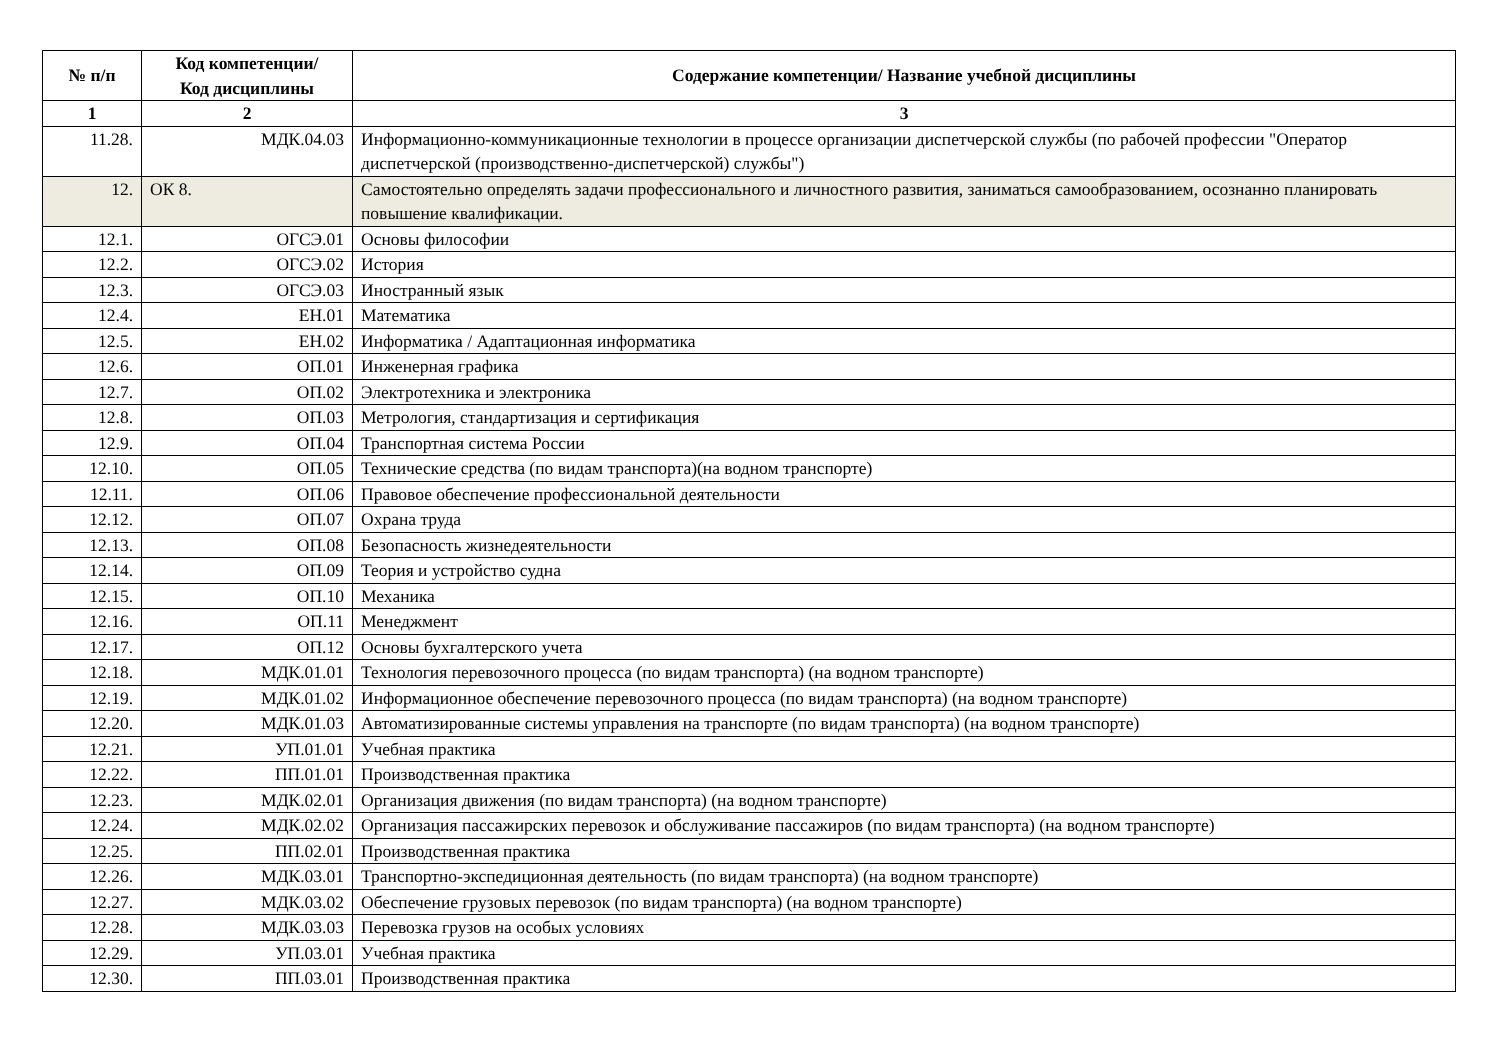| № п/п | Код компетенции/ Код дисциплины | Содержание компетенции/ Название учебной дисциплины |
| --- | --- | --- |
| 1 | 2 | 3 |
| 11.28. | МДК.04.03 | Информационно-коммуникационные технологии в процессе организации диспетчерской службы (по рабочей профессии "Оператор диспетчерской (производственно-диспетчерской) службы") |
| 12. | ОК 8. | Самостоятельно определять задачи профессионального и личностного развития, заниматься самообразованием, осознанно планировать повышение квалификации. |
| 12.1. | ОГСЭ.01 | Основы философии |
| 12.2. | ОГСЭ.02 | История |
| 12.3. | ОГСЭ.03 | Иностранный язык |
| 12.4. | ЕН.01 | Математика |
| 12.5. | ЕН.02 | Информатика / Адаптационная информатика |
| 12.6. | ОП.01 | Инженерная графика |
| 12.7. | ОП.02 | Электротехника и электроника |
| 12.8. | ОП.03 | Метрология, стандартизация и сертификация |
| 12.9. | ОП.04 | Транспортная система России |
| 12.10. | ОП.05 | Технические средства (по видам транспорта)(на водном транспорте) |
| 12.11. | ОП.06 | Правовое обеспечение профессиональной деятельности |
| 12.12. | ОП.07 | Охрана труда |
| 12.13. | ОП.08 | Безопасность жизнедеятельности |
| 12.14. | ОП.09 | Теория и устройство судна |
| 12.15. | ОП.10 | Механика |
| 12.16. | ОП.11 | Менеджмент |
| 12.17. | ОП.12 | Основы бухгалтерского учета |
| 12.18. | МДК.01.01 | Технология перевозочного процесса (по видам транспорта) (на водном транспорте) |
| 12.19. | МДК.01.02 | Информационное обеспечение перевозочного процесса (по видам транспорта) (на водном транспорте) |
| 12.20. | МДК.01.03 | Автоматизированные системы управления на транспорте (по видам транспорта) (на водном транспорте) |
| 12.21. | УП.01.01 | Учебная практика |
| 12.22. | ПП.01.01 | Производственная практика |
| 12.23. | МДК.02.01 | Организация движения (по видам транспорта) (на водном транспорте) |
| 12.24. | МДК.02.02 | Организация пассажирских перевозок и обслуживание пассажиров (по видам транспорта) (на водном транспорте) |
| 12.25. | ПП.02.01 | Производственная практика |
| 12.26. | МДК.03.01 | Транспортно-экспедиционная деятельность (по видам транспорта) (на водном транспорте) |
| 12.27. | МДК.03.02 | Обеспечение грузовых перевозок (по видам транспорта) (на водном транспорте) |
| 12.28. | МДК.03.03 | Перевозка грузов на особых условиях |
| 12.29. | УП.03.01 | Учебная практика |
| 12.30. | ПП.03.01 | Производственная практика |